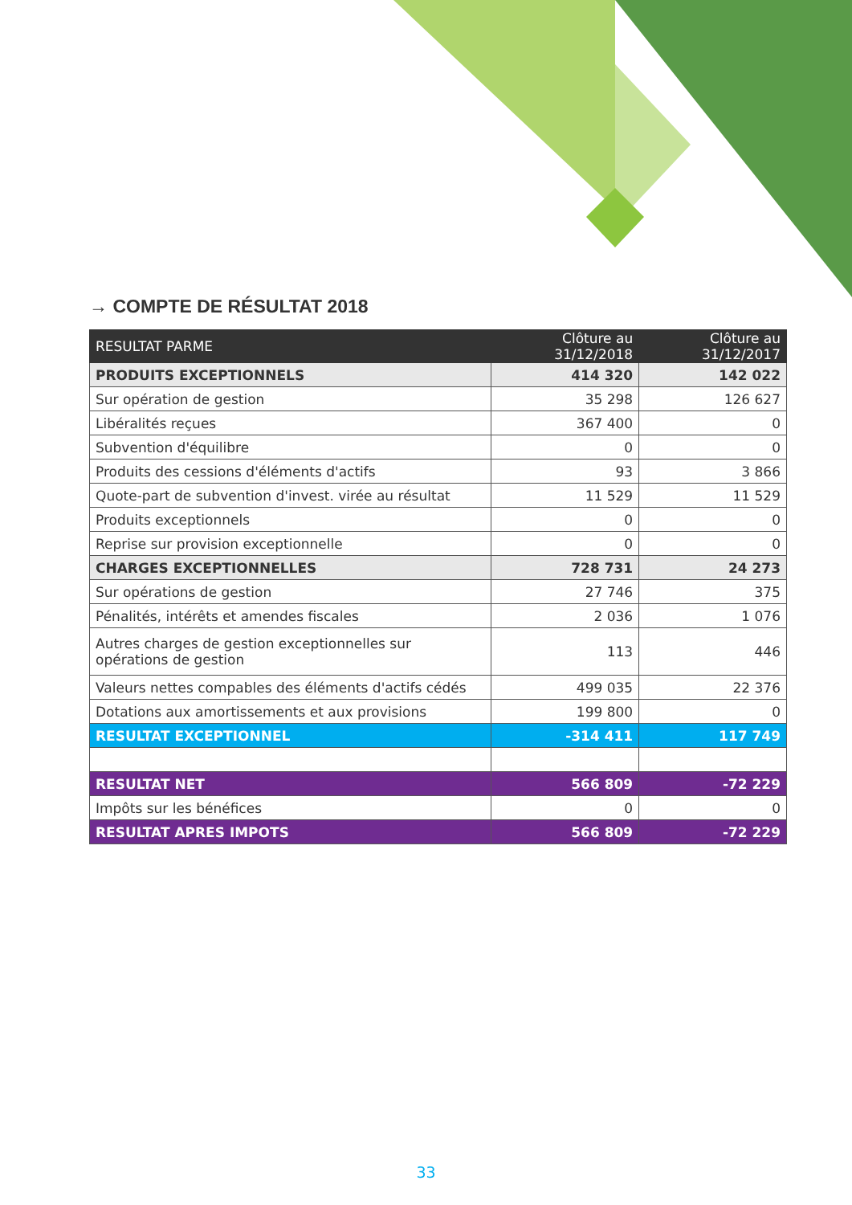→ COMPTE DE RÉSULTAT 2018
| RESULTAT PARME | Clôture au 31/12/2018 | Clôture au 31/12/2017 |
| --- | --- | --- |
| PRODUITS EXCEPTIONNELS | 414 320 | 142 022 |
| Sur opération de gestion | 35 298 | 126 627 |
| Libéralités reçues | 367 400 | 0 |
| Subvention d'équilibre | 0 | 0 |
| Produits des cessions d'éléments d'actifs | 93 | 3 866 |
| Quote-part de subvention d'invest. virée au résultat | 11 529 | 11 529 |
| Produits exceptionnels | 0 | 0 |
| Reprise sur provision exceptionnelle | 0 | 0 |
| CHARGES EXCEPTIONNELLES | 728 731 | 24 273 |
| Sur opérations de gestion | 27 746 | 375 |
| Pénalités, intérêts et amendes fiscales | 2 036 | 1 076 |
| Autres charges de gestion exceptionnelles sur opérations de gestion | 113 | 446 |
| Valeurs nettes compables des éléments d'actifs cédés | 499 035 | 22 376 |
| Dotations aux amortissements et aux provisions | 199 800 | 0 |
| RESULTAT EXCEPTIONNEL | -314 411 | 117 749 |
| RESULTAT NET | 566 809 | -72 229 |
| Impôts sur les bénéfices | 0 | 0 |
| RESULTAT APRES IMPOTS | 566 809 | -72 229 |
33